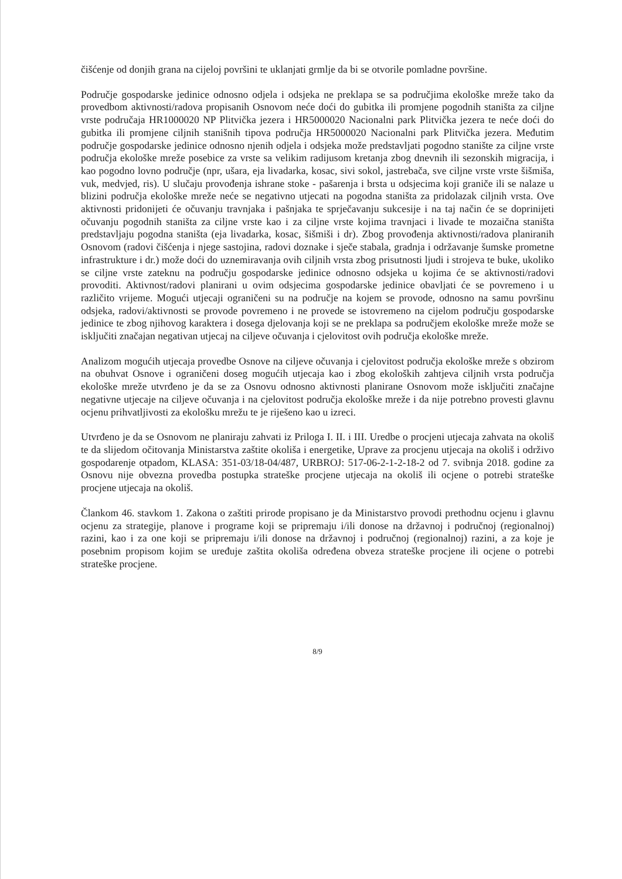čišćenje od donjih grana na cijeloj površini te uklanjati grmlje da bi se otvorile pomladne površine.
Područje gospodarske jedinice odnosno odjela i odsjeka ne preklapa se sa područjima ekološke mreže tako da provedbom aktivnosti/radova propisanih Osnovom neće doći do gubitka ili promjene pogodnih staništa za ciljne vrste područaja HR1000020 NP Plitvička jezera i HR5000020 Nacionalni park Plitvička jezera te neće doći do gubitka ili promjene ciljnih stanišnih tipova područja HR5000020 Nacionalni park Plitvička jezera. Međutim područje gospodarske jedinice odnosno njenih odjela i odsjeka može predstavljati pogodno stanište za ciljne vrste područja ekološke mreže posebice za vrste sa velikim radijusom kretanja zbog dnevnih ili sezonskih migracija, i kao pogodno lovno područje (npr, ušara, eja livadarka, kosac, sivi sokol, jastrebača, sve ciljne vrste vrste šišmiša, vuk, medvjed, ris). U slučaju provođenja ishrane stoke - pašarenja i brsta u odsjecima koji graniče ili se nalaze u blizini područja ekološke mreže neće se negativno utjecati na pogodna staništa za pridolazak ciljnih vrsta. Ove aktivnosti pridonijeti će očuvanju travnjaka i pašnjaka te sprječavanju sukcesije i na taj način će se doprinijeti očuvanju pogodnih staništa za ciljne vrste kao i za ciljne vrste kojima travnjaci i livade te mozaična staništa predstavljaju pogodna staništa (eja livadarka, kosac, šišmiši i dr). Zbog provođenja aktivnosti/radova planiranih Osnovom (radovi čišćenja i njege sastojina, radovi doznake i sječe stabala, gradnja i održavanje šumske prometne infrastrukture i dr.) može doći do uznemiravanja ovih ciljnih vrsta zbog prisutnosti ljudi i strojeva te buke, ukoliko se ciljne vrste zateknu na području gospodarske jedinice odnosno odsjeka u kojima će se aktivnosti/radovi provoditi. Aktivnost/radovi planirani u ovim odsjecima gospodarske jedinice obavljati će se povremeno i u različito vrijeme. Mogući utjecaji ograničeni su na područje na kojem se provode, odnosno na samu površinu odsjeka, radovi/aktivnosti se provode povremeno i ne provede se istovremeno na cijelom području gospodarske jedinice te zbog njihovog karaktera i dosega djelovanja koji se ne preklapa sa područjem ekološke mreže može se isključiti značajan negativan utjecaj na ciljeve očuvanja i cjelovitost ovih područja ekološke mreže.
Analizom mogućih utjecaja provedbe Osnove na ciljeve očuvanja i cjelovitost područja ekološke mreže s obzirom na obuhvat Osnove i ograničeni doseg mogućih utjecaja kao i zbog ekoloških zahtjeva ciljnih vrsta područja ekološke mreže utvrđeno je da se za Osnovu odnosno aktivnosti planirane Osnovom može isključiti značajne negativne utjecaje na ciljeve očuvanja i na cjelovitost područja ekološke mreže i da nije potrebno provesti glavnu ocjenu prihvatljivosti za ekološku mrežu te je riješeno kao u izreci.
Utvrđeno je da se Osnovom ne planiraju zahvati iz Priloga I. II. i III. Uredbe o procjeni utjecaja zahvata na okoliš te da slijedom očitovanja Ministarstva zaštite okoliša i energetike, Uprave za procjenu utjecaja na okoliš i održivo gospodarenje otpadom, KLASA: 351-03/18-04/487, URBROJ: 517-06-2-1-2-18-2 od 7. svibnja 2018. godine za Osnovu nije obvezna provedba postupka strateške procjene utjecaja na okoliš ili ocjene o potrebi strateške procjene utjecaja na okoliš.
Člankom 46. stavkom 1. Zakona o zaštiti prirode propisano je da Ministarstvo provodi prethodnu ocjenu i glavnu ocjenu za strategije, planove i programe koji se pripremaju i/ili donose na državnoj i područnoj (regionalnoj) razini, kao i za one koji se pripremaju i/ili donose na državnoj i područnoj (regionalnoj) razini, a za koje je posebnim propisom kojim se uređuje zaštita okoliša određena obveza strateške procjene ili ocjene o potrebi strateške procjene.
8/9